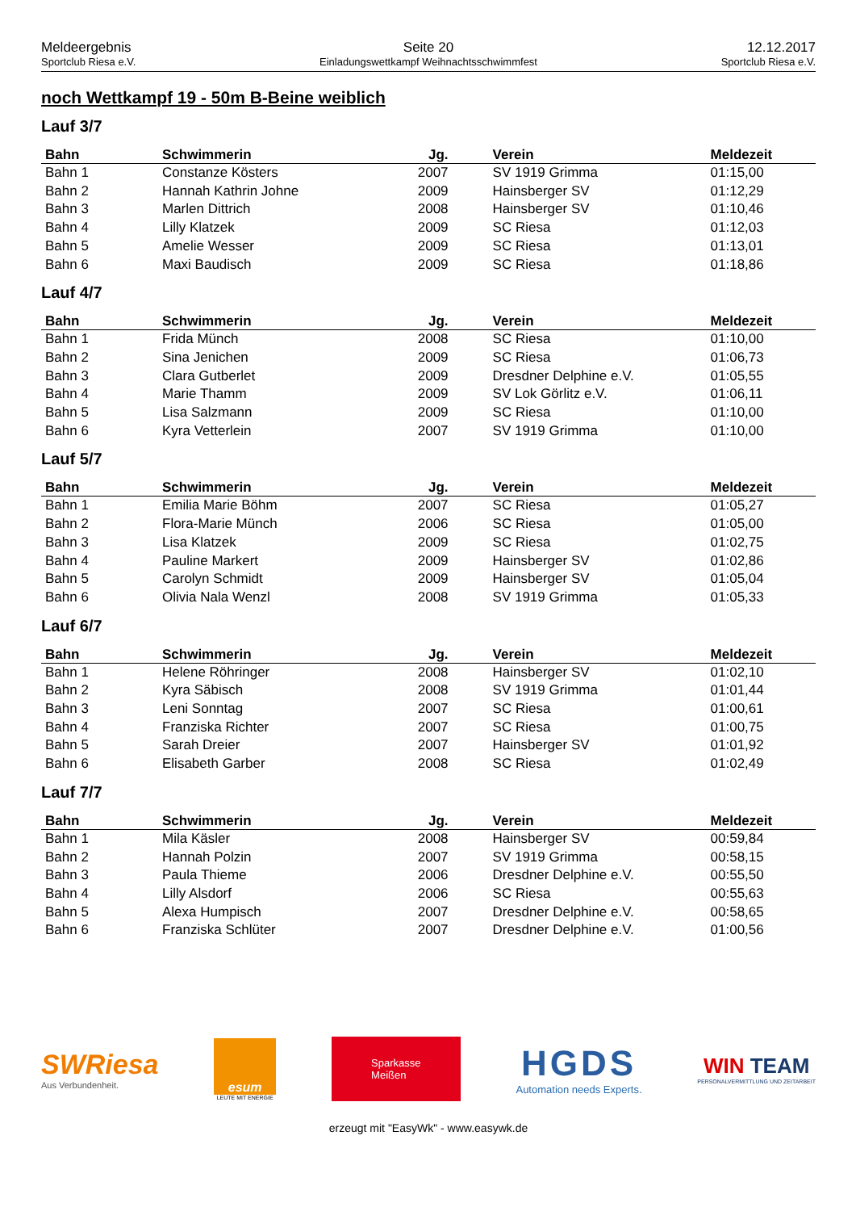Meldeergebnis
Sportclub Riesa e.V.
Seite 20
Einladungswettkampf Weihnachtsschwimmfest
12.12.2017
Sportclub Riesa e.V.
noch Wettkampf 19 - 50m B-Beine weiblich
Lauf 3/7
| Bahn | Schwimmerin | Jg. | Verein | Meldezeit |
| --- | --- | --- | --- | --- |
| Bahn 1 | Constanze Kösters | 2007 | SV 1919 Grimma | 01:15,00 |
| Bahn 2 | Hannah Kathrin Johne | 2009 | Hainsberger SV | 01:12,29 |
| Bahn 3 | Marlen Dittrich | 2008 | Hainsberger SV | 01:10,46 |
| Bahn 4 | Lilly Klatzek | 2009 | SC Riesa | 01:12,03 |
| Bahn 5 | Amelie Wesser | 2009 | SC Riesa | 01:13,01 |
| Bahn 6 | Maxi Baudisch | 2009 | SC Riesa | 01:18,86 |
Lauf 4/7
| Bahn | Schwimmerin | Jg. | Verein | Meldezeit |
| --- | --- | --- | --- | --- |
| Bahn 1 | Frida Münch | 2008 | SC Riesa | 01:10,00 |
| Bahn 2 | Sina Jenichen | 2009 | SC Riesa | 01:06,73 |
| Bahn 3 | Clara Gutberlet | 2009 | Dresdner Delphine e.V. | 01:05,55 |
| Bahn 4 | Marie Thamm | 2009 | SV Lok Görlitz e.V. | 01:06,11 |
| Bahn 5 | Lisa Salzmann | 2009 | SC Riesa | 01:10,00 |
| Bahn 6 | Kyra Vetterlein | 2007 | SV 1919 Grimma | 01:10,00 |
Lauf 5/7
| Bahn | Schwimmerin | Jg. | Verein | Meldezeit |
| --- | --- | --- | --- | --- |
| Bahn 1 | Emilia Marie Böhm | 2007 | SC Riesa | 01:05,27 |
| Bahn 2 | Flora-Marie Münch | 2006 | SC Riesa | 01:05,00 |
| Bahn 3 | Lisa Klatzek | 2009 | SC Riesa | 01:02,75 |
| Bahn 4 | Pauline Markert | 2009 | Hainsberger SV | 01:02,86 |
| Bahn 5 | Carolyn Schmidt | 2009 | Hainsberger SV | 01:05,04 |
| Bahn 6 | Olivia Nala Wenzl | 2008 | SV 1919 Grimma | 01:05,33 |
Lauf 6/7
| Bahn | Schwimmerin | Jg. | Verein | Meldezeit |
| --- | --- | --- | --- | --- |
| Bahn 1 | Helene Röhringer | 2008 | Hainsberger SV | 01:02,10 |
| Bahn 2 | Kyra Säbisch | 2008 | SV 1919 Grimma | 01:01,44 |
| Bahn 3 | Leni Sonntag | 2007 | SC Riesa | 01:00,61 |
| Bahn 4 | Franziska Richter | 2007 | SC Riesa | 01:00,75 |
| Bahn 5 | Sarah Dreier | 2007 | Hainsberger SV | 01:01,92 |
| Bahn 6 | Elisabeth Garber | 2008 | SC Riesa | 01:02,49 |
Lauf 7/7
| Bahn | Schwimmerin | Jg. | Verein | Meldezeit |
| --- | --- | --- | --- | --- |
| Bahn 1 | Mila Käsler | 2008 | Hainsberger SV | 00:59,84 |
| Bahn 2 | Hannah Polzin | 2007 | SV 1919 Grimma | 00:58,15 |
| Bahn 3 | Paula Thieme | 2006 | Dresdner Delphine e.V. | 00:55,50 |
| Bahn 4 | Lilly Alsdorf | 2006 | SC Riesa | 00:55,63 |
| Bahn 5 | Alexa Humpisch | 2007 | Dresdner Delphine e.V. | 00:58,65 |
| Bahn 6 | Franziska Schlüter | 2007 | Dresdner Delphine e.V. | 01:00,56 |
SWRiesa
Aus Verbundenheit.
esum
LEUTE MIT ENERGIE
Sparkasse
Meißen
HGDS
Automation needs Experts.
WIN TEAM
PERSONALVERMITTLUNG UND ZEITARBEIT
erzeugt mit "EasyWk" - www.easywk.de